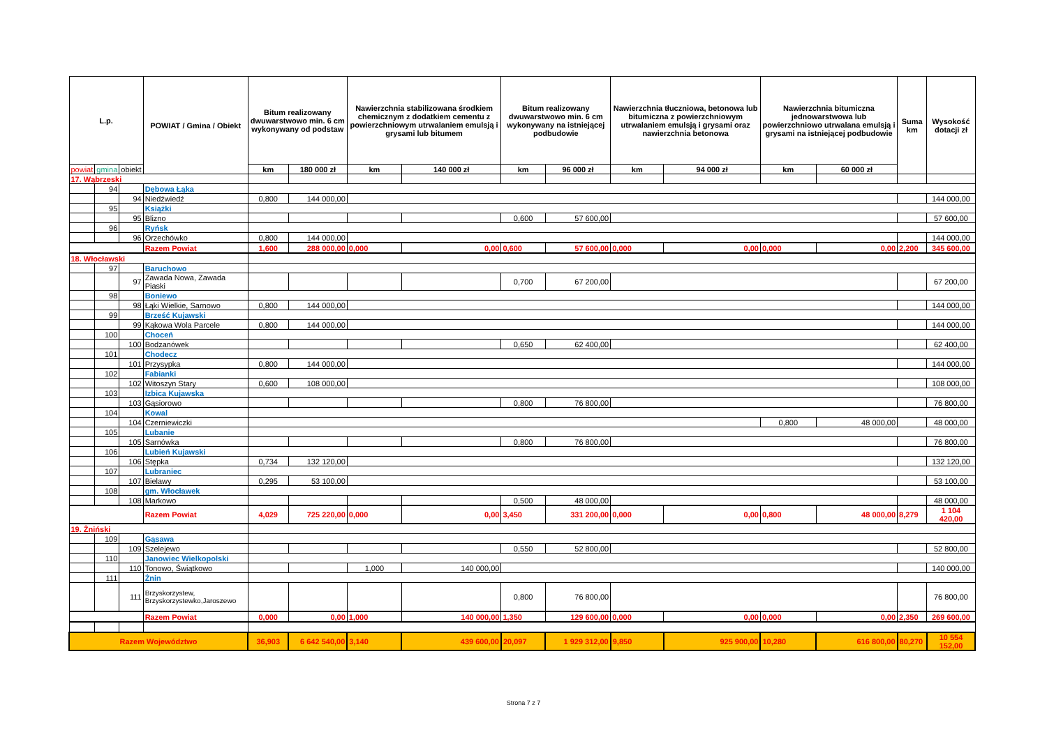| L.p. | | | POWIAT / Gmina / Obiekt | Bitum realizowany dwuwarstwowo min. 6 cm wykonywany od podstaw | | Nawierzchnia stabilizowana środkiem chemicznym z dodatkiem cementu z powierzchniowym utrwalaniem emulsją i grysami lub bitumem | | Bitum realizowany dwuwarstwowo min. 6 cm wykonywany na istniejącej podbudowie | | Nawierzchnia tłuczniowa, betonowa lub bitumiczna z powierzchniowym utrwalaniem emulsją i grysami oraz nawierzchnia betonowa | | Nawierzchnia bitumiczna jednowarstwowa lub powierzchniowo utrwalana emulsją i grysami na istniejącej podbudowie | | Suma km | Wysokość dotacji zł |
| --- | --- | --- | --- | --- | --- | --- | --- | --- | --- | --- | --- | --- | --- | --- | --- |
| powiat | gmina | obiekt | | km | 180 000 zł | km | 140 000 zł | km | 96 000 zł | km | 94 000 zł | km | 60 000 zł | | |
| 17. Wąbrzeski | | | | | | | | | | | | | | | |
| | 94 | | Dębowa Łąka | | | | | | | | | | | | |
| | | 94 | Niedźwiedź | 0,800 | 144 000,00 | | | | | | | | | | 144 000,00 |
| | 95 | | Książki | | | | | | | | | | | | |
| | | 95 | Blizno | | | | | 0,600 | 57 600,00 | | | | | | 57 600,00 |
| | 96 | | Ryńsk | | | | | | | | | | | | |
| | | 96 | Orzechówko | 0,800 | 144 000,00 | | | | | | | | | | 144 000,00 |
| | | | Razem Powiat | 1,600 | 288 000,00 | 0,000 | 0,00 | 0,600 | 57 600,00 | 0,000 | 0,00 | 0,000 | 0,00 | 2,200 | 345 600,00 |
| 18. Włocławski | | | | | | | | | | | | | | | |
| | 97 | | Baruchowo | | | | | | | | | | | | |
| | | 97 | Zawada Nowa, Zawada Piaski | | | | | 0,700 | 67 200,00 | | | | | | 67 200,00 |
| | 98 | | Boniewo | | | | | | | | | | | | |
| | | 98 | Łąki Wielkie, Sarnowo | 0,800 | 144 000,00 | | | | | | | | | | 144 000,00 |
| | 99 | | Brześć Kujawski | | | | | | | | | | | | |
| | | 99 | Kąkowa Wola Parcele | 0,800 | 144 000,00 | | | | | | | | | | 144 000,00 |
| | 100 | | Choceń | | | | | | | | | | | | |
| | | 100 | Bodzanówek | | | | | 0,650 | 62 400,00 | | | | | | 62 400,00 |
| | 101 | | Chodecz | | | | | | | | | | | | |
| | | 101 | Przysypka | 0,800 | 144 000,00 | | | | | | | | | | 144 000,00 |
| | 102 | | Fabianki | | | | | | | | | | | | |
| | | 102 | Witoszyn Stary | 0,600 | 108 000,00 | | | | | | | | | | 108 000,00 |
| | 103 | | Izbica Kujawska | | | | | | | | | | | | |
| | | 103 | Gąsiorowo | | | | | 0,800 | 76 800,00 | | | | | | 76 800,00 |
| | 104 | | Kowal | | | | | | | | | | | | |
| | | 104 | Czerniewiczki | | | | | | | | | 0,800 | 48 000,00 | | 48 000,00 |
| | 105 | | Lubanie | | | | | | | | | | | | |
| | | 105 | Sarnówka | | | | | 0,800 | 76 800,00 | | | | | | 76 800,00 |
| | 106 | | Lubień Kujawski | | | | | | | | | | | | |
| | | 106 | Stępka | 0,734 | 132 120,00 | | | | | | | | | | 132 120,00 |
| | 107 | | Lubraniec | | | | | | | | | | | | |
| | | 107 | Bielawy | 0,295 | 53 100,00 | | | | | | | | | | 53 100,00 |
| | 108 | | gm. Włocławek | | | | | | | | | | | | |
| | | 108 | Markowo | | | | | 0,500 | 48 000,00 | | | | | | 48 000,00 |
| | | | Razem Powiat | 4,029 | 725 220,00 | 0,000 | 0,00 | 3,450 | 331 200,00 | 0,000 | 0,00 | 0,800 | 48 000,00 | 8,279 | 1 104 420,00 |
| 19. Żniński | | | | | | | | | | | | | | | |
| | 109 | | Gąsawa | | | | | | | | | | | | |
| | | 109 | Szelejewo | | | | | 0,550 | 52 800,00 | | | | | | 52 800,00 |
| | 110 | | Janowiec Wielkopolski | | | | | | | | | | | | |
| | | 110 | Tonowo, Świątkowo | | | 1,000 | 140 000,00 | | | | | | | | 140 000,00 |
| | 111 | | Żnin | | | | | | | | | | | | |
| | | 111 | Brzyskorzystew, Brzyskorzystewko,Jaroszewo | | | | | 0,800 | 76 800,00 | | | | | | 76 800,00 |
| | | | Razem Powiat | 0,000 | 0,00 | 1,000 | 140 000,00 | 1,350 | 129 600,00 | 0,000 | 0,00 | 0,000 | 0,00 | 2,350 | 269 600,00 |
| Razem Województwo | | | | 36,903 | 6 642 540,00 | 3,140 | 439 600,00 | 20,097 | 1 929 312,00 | 9,850 | 925 900,00 | 10,280 | 616 800,00 | 80,270 | 10 554 152,00 |
Strona 7 z 7